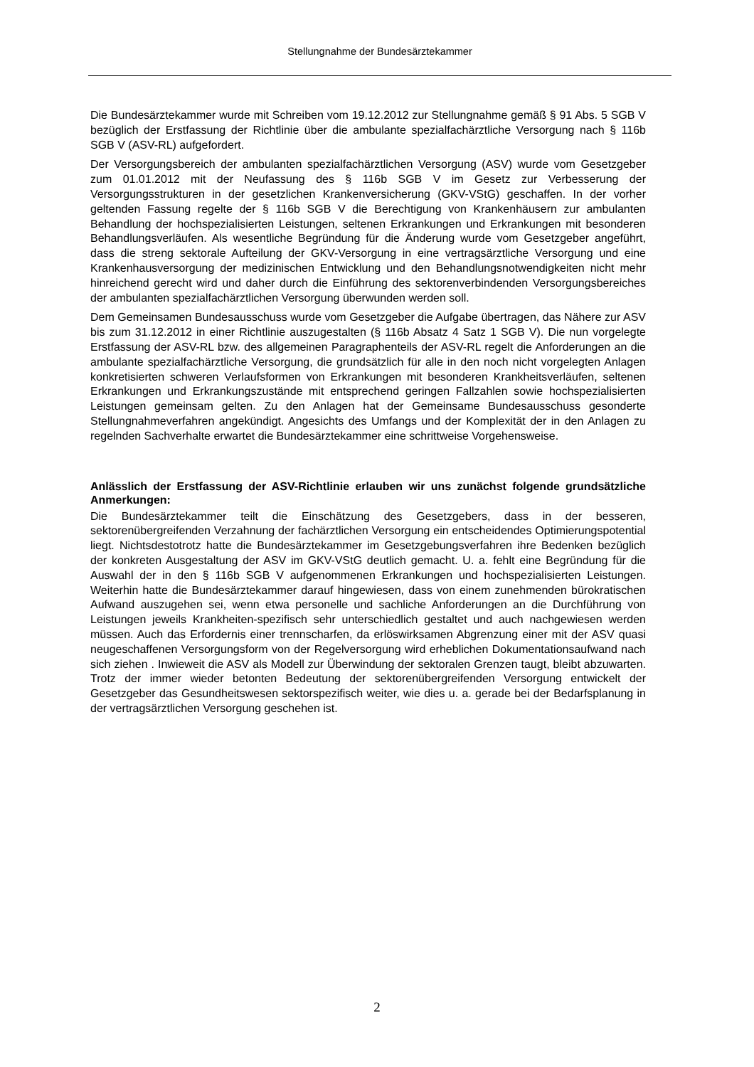Stellungnahme der Bundesärztekammer
Die Bundesärztekammer wurde mit Schreiben vom 19.12.2012 zur Stellungnahme gemäß § 91 Abs. 5 SGB V bezüglich der Erstfassung der Richtlinie über die ambulante spezialfachärztliche Versorgung nach § 116b SGB V (ASV-RL) aufgefordert.
Der Versorgungsbereich der ambulanten spezialfachärztlichen Versorgung (ASV) wurde vom Gesetzgeber zum 01.01.2012 mit der Neufassung des § 116b SGB V im Gesetz zur Verbesserung der Versorgungsstrukturen in der gesetzlichen Krankenversicherung (GKV-VStG) geschaffen. In der vorher geltenden Fassung regelte der § 116b SGB V die Berechtigung von Krankenhäusern zur ambulanten Behandlung der hochspezialisierten Leistungen, seltenen Erkrankungen und Erkrankungen mit besonderen Behandlungsverläufen. Als wesentliche Begründung für die Änderung wurde vom Gesetzgeber angeführt, dass die streng sektorale Aufteilung der GKV-Versorgung in eine vertragsärztliche Versorgung und eine Krankenhausversorgung der medizinischen Entwicklung und den Behandlungsnotwendigkeiten nicht mehr hinreichend gerecht wird und daher durch die Einführung des sektorenverbindenden Versorgungsbereiches der ambulanten spezialfachärztlichen Versorgung überwunden werden soll.
Dem Gemeinsamen Bundesausschuss wurde vom Gesetzgeber die Aufgabe übertragen, das Nähere zur ASV bis zum 31.12.2012 in einer Richtlinie auszugestalten (§ 116b Absatz 4 Satz 1 SGB V). Die nun vorgelegte Erstfassung der ASV-RL bzw. des allgemeinen Paragraphenteils der ASV-RL regelt die Anforderungen an die ambulante spezialfachärztliche Versorgung, die grundsätzlich für alle in den noch nicht vorgelegten Anlagen konkretisierten schweren Verlaufsformen von Erkrankungen mit besonderen Krankheitsverläufen, seltenen Erkrankungen und Erkrankungszustände mit entsprechend geringen Fallzahlen sowie hochspezialisierten Leistungen gemeinsam gelten. Zu den Anlagen hat der Gemeinsame Bundesausschuss gesonderte Stellungnahmeverfahren angekündigt. Angesichts des Umfangs und der Komplexität der in den Anlagen zu regelnden Sachverhalte erwartet die Bundesärztekammer eine schrittweise Vorgehensweise.
Anlässlich der Erstfassung der ASV-Richtlinie erlauben wir uns zunächst folgende grundsätzliche Anmerkungen:
Die Bundesärztekammer teilt die Einschätzung des Gesetzgebers, dass in der besseren, sektorenübergreifenden Verzahnung der fachärztlichen Versorgung ein entscheidendes Optimierungspotential liegt. Nichtsdestotrotz hatte die Bundesärztekammer im Gesetzgebungsverfahren ihre Bedenken bezüglich der konkreten Ausgestaltung der ASV im GKV-VStG deutlich gemacht. U. a. fehlt eine Begründung für die Auswahl der in den § 116b SGB V aufgenommenen Erkrankungen und hochspezialisierten Leistungen. Weiterhin hatte die Bundesärztekammer darauf hingewiesen, dass von einem zunehmenden bürokratischen Aufwand auszugehen sei, wenn etwa personelle und sachliche Anforderungen an die Durchführung von Leistungen jeweils Krankheiten-spezifisch sehr unterschiedlich gestaltet und auch nachgewiesen werden müssen. Auch das Erfordernis einer trennscharfen, da erlöswirksamen Abgrenzung einer mit der ASV quasi neugeschaffenen Versorgungsform von der Regelversorgung wird erheblichen Dokumentationsaufwand nach sich ziehen . Inwieweit die ASV als Modell zur Überwindung der sektoralen Grenzen taugt, bleibt abzuwarten. Trotz der immer wieder betonten Bedeutung der sektorenübergreifenden Versorgung entwickelt der Gesetzgeber das Gesundheitswesen sektorspezifisch weiter, wie dies u. a. gerade bei der Bedarfsplanung in der vertragsärztlichen Versorgung geschehen ist.
2